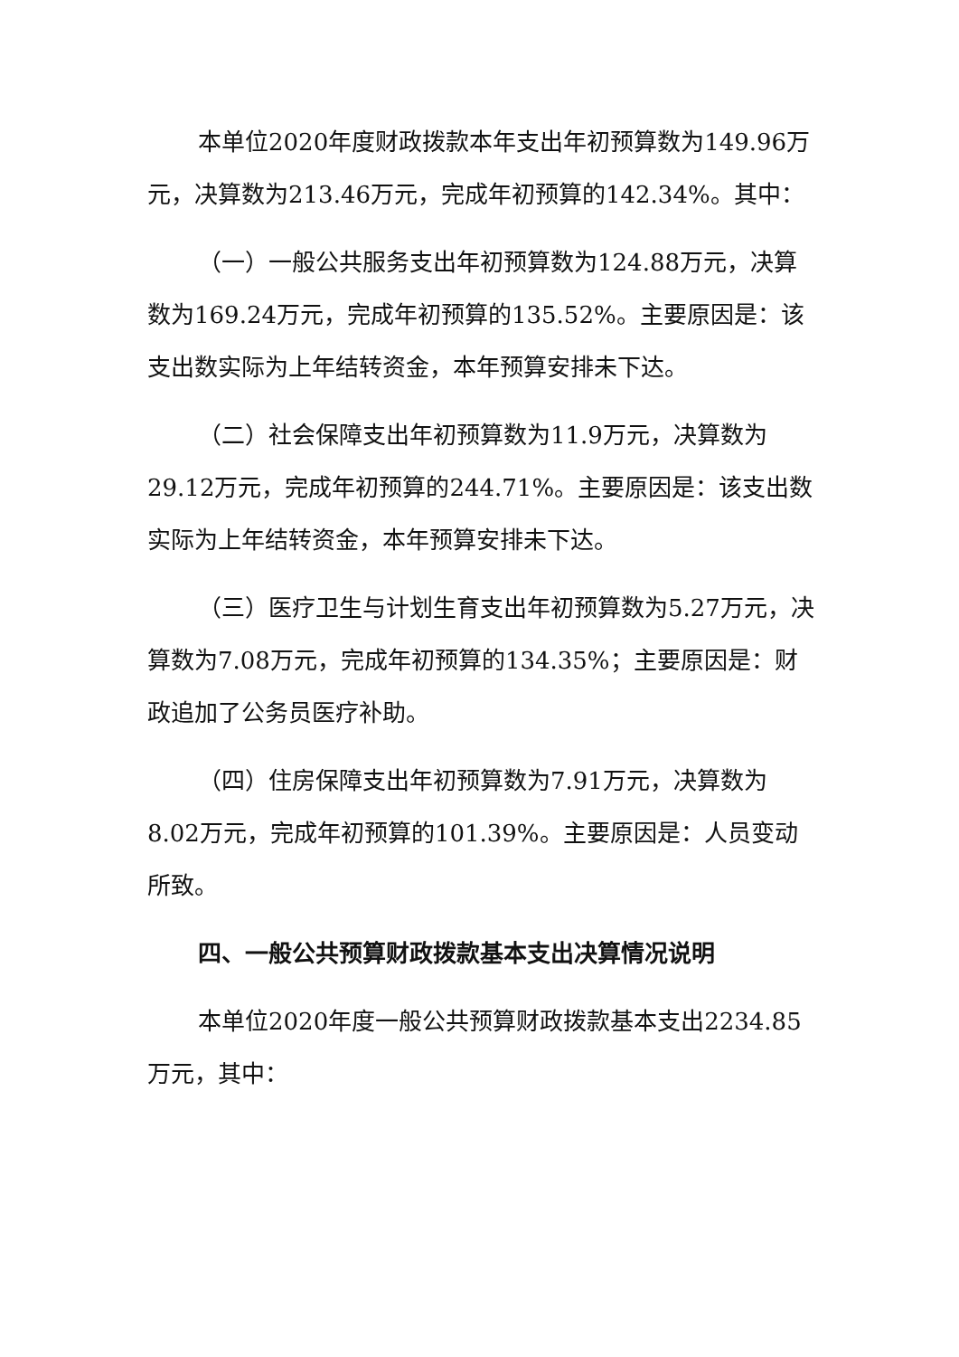本单位2020年度财政拨款本年支出年初预算数为149.96万元，决算数为213.46万元，完成年初预算的142.34%。其中：
（一）一般公共服务支出年初预算数为124.88万元，决算数为169.24万元，完成年初预算的135.52%。主要原因是：该支出数实际为上年结转资金，本年预算安排未下达。
（二）社会保障支出年初预算数为11.9万元，决算数为29.12万元，完成年初预算的244.71%。主要原因是：该支出数实际为上年结转资金，本年预算安排未下达。
（三）医疗卫生与计划生育支出年初预算数为5.27万元，决算数为7.08万元，完成年初预算的134.35%；主要原因是：财政追加了公务员医疗补助。
（四）住房保障支出年初预算数为7.91万元，决算数为8.02万元，完成年初预算的101.39%。主要原因是：人员变动所致。
四、一般公共预算财政拨款基本支出决算情况说明
本单位2020年度一般公共预算财政拨款基本支出2234.85万元，其中：